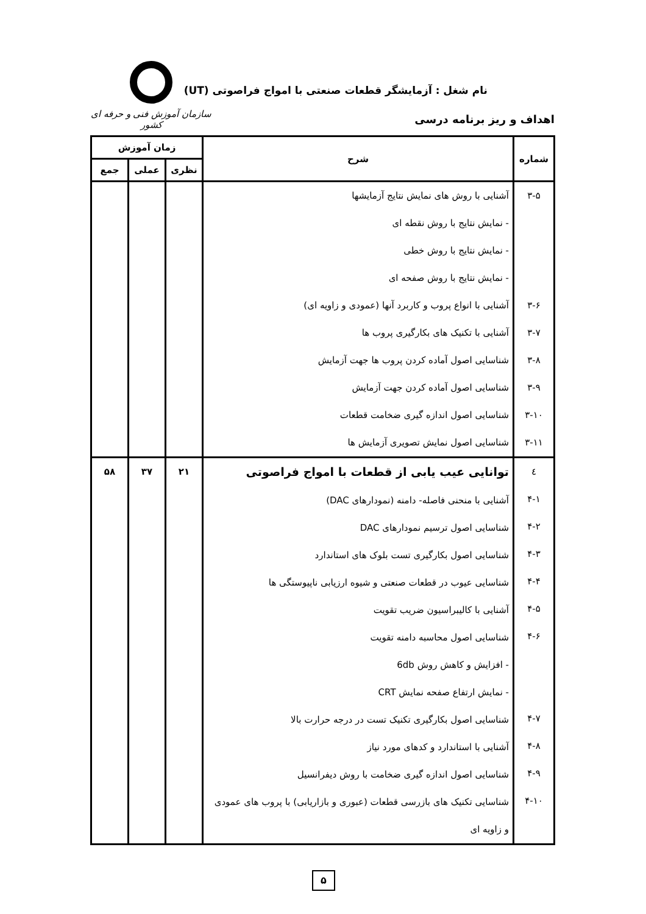نام شغل : آزمایشگر قطعات صنعتی با امواج فراصوتی (UT)
اهداف و ریز برنامه درسی
سازمان آموزش فنی و حرفه ای کشور
| شماره | شرح | زمان آموزش | | |
| --- | --- | --- | --- | --- |
| | | نظری | عملی | جمع |
| ۳-۵ ۳-۶ ۳-۷ ۳-۸ ۳-۹ ۳-۱۰ ۳-۱۱ | آشنایی با روش های نمایش نتایج آزمایشها - نمایش نتایج با روش نقطه ای - نمایش نتایج با روش خطی - نمایش نتایج با روش صفحه ای آشنایی با انواع پروب و کاربرد آنها (عمودی و زاویه ای) آشنایی با تکنیک های بکارگیری پروب ها شناسایی اصول آماده کردن پروب ها جهت آزمایش شناسایی اصول آماده کردن جهت آزمایش شناسایی اصول اندازه گیری ضخامت قطعات شناسایی اصول نمایش تصویری آزمایش ها | | | |
| ٤ ۴-۱ ۴-۲ ۴-۳ ۴-۴ ۴-۵ ۴-۶ ۴-۷ ۴-۸ ۴-۹ ۴-۱۰ | توانایی عیب یابی از قطعات با امواج فراصوتی آشنایی با منحنی فاصله- دامنه (نمودارهای DAC) شناسایی اصول ترسیم نمودارهای DAC شناسایی اصول بکارگیری تست بلوک های استاندارد شناسایی عیوب در قطعات صنعتی و شیوه ارزیابی ناپیوستگی ها آشنایی با کالیبراسیون ضریب تقویت شناسایی اصول محاسبه دامنه تقویت - افزایش و کاهش روش 6db - نمایش ارتفاع صفحه نمایش CRT شناسایی اصول بکارگیری تکنیک تست در درجه حرارت بالا آشنایی با استاندارد و کدهای مورد نیاز شناسایی اصول اندازه گیری ضخامت با روش دیفرانسیل شناسایی تکنیک های بازرسی قطعات (عبوری و بازاریابی) با پروب های عمودی و زاویه ای | ۲۱ | ۳۷ | ۵۸ |
۵